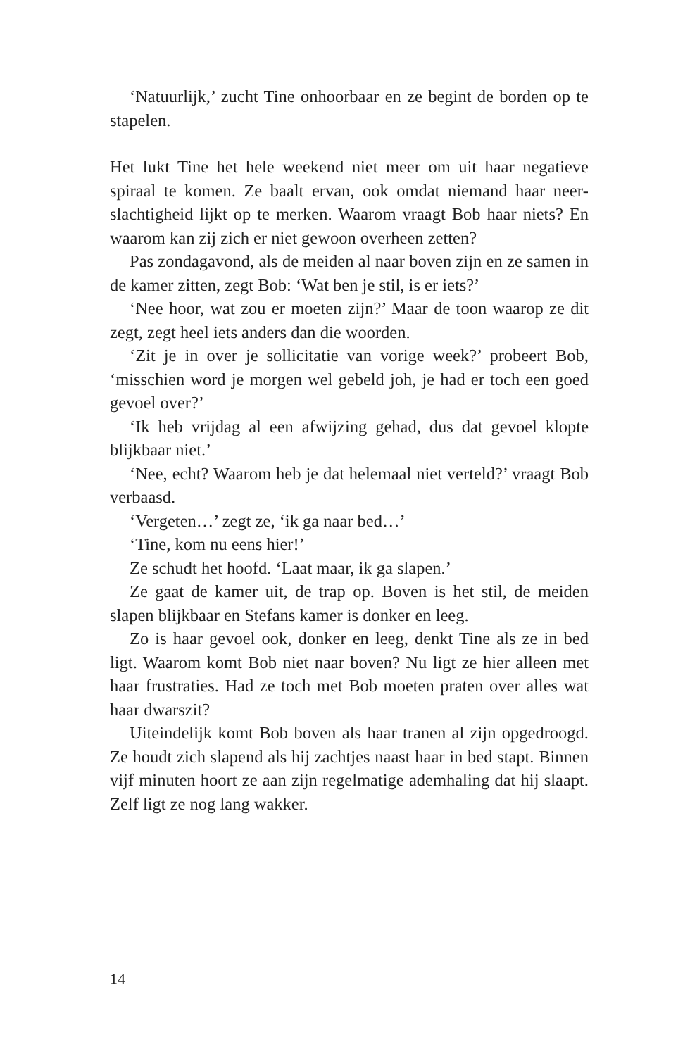‘Natuurlijk,’ zucht Tine onhoorbaar en ze begint de borden op te stapelen.
Het lukt Tine het hele weekend niet meer om uit haar negatieve spiraal te komen. Ze baalt ervan, ook omdat niemand haar neer­slachtigheid lijkt op te merken. Waarom vraagt Bob haar niets? En waarom kan zij zich er niet gewoon overheen zetten?
Pas zondagavond, als de meiden al naar boven zijn en ze samen in de kamer zitten, zegt Bob: ‘Wat ben je stil, is er iets?’
‘Nee hoor, wat zou er moeten zijn?’ Maar de toon waarop ze dit zegt, zegt heel iets anders dan die woorden.
‘Zit je in over je sollicitatie van vorige week?’ probeert Bob, ‘misschien word je morgen wel gebeld joh, je had er toch een goed gevoel over?’
‘Ik heb vrijdag al een afwijzing gehad, dus dat gevoel klopte blijkbaar niet.’
‘Nee, echt? Waarom heb je dat helemaal niet verteld?’ vraagt Bob verbaasd.
‘Vergeten…’ zegt ze, ‘ik ga naar bed…’
‘Tine, kom nu eens hier!’
Ze schudt het hoofd. ‘Laat maar, ik ga slapen.’
Ze gaat de kamer uit, de trap op. Boven is het stil, de meiden slapen blijkbaar en Stefans kamer is donker en leeg.
Zo is haar gevoel ook, donker en leeg, denkt Tine als ze in bed ligt. Waarom komt Bob niet naar boven? Nu ligt ze hier alleen met haar frustraties. Had ze toch met Bob moeten praten over alles wat haar dwarszit?
Uiteindelijk komt Bob boven als haar tranen al zijn opge­droogd. Ze houdt zich slapend als hij zachtjes naast haar in bed stapt. Binnen vijf minuten hoort ze aan zijn regelmatige adem­haling dat hij slaapt. Zelf ligt ze nog lang wakker.
14